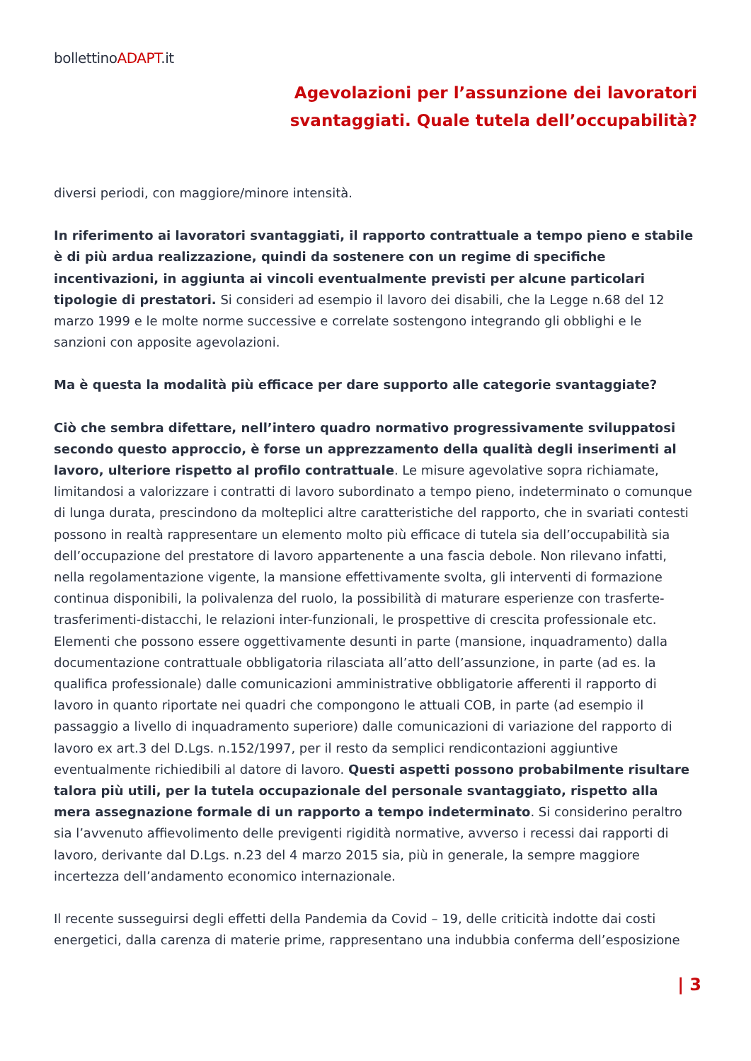bollettinoADAPT.it
Agevolazioni per l’assunzione dei lavoratori
svantaggiati. Quale tutela dell’occupabilità?
diversi periodi, con maggiore/minore intensità.
In riferimento ai lavoratori svantaggiati, il rapporto contrattuale a tempo pieno e stabile è di più ardua realizzazione, quindi da sostenere con un regime di specifiche incentivazioni, in aggiunta ai vincoli eventualmente previsti per alcune particolari tipologie di prestatori. Si consideri ad esempio il lavoro dei disabili, che la Legge n.68 del 12 marzo 1999 e le molte norme successive e correlate sostengono integrando gli obblighi e le sanzioni con apposite agevolazioni.
Ma è questa la modalità più efficace per dare supporto alle categorie svantaggiate?
Ciò che sembra difettare, nell’intero quadro normativo progressivamente sviluppatosi secondo questo approccio, è forse un apprezzamento della qualità degli inserimenti al lavoro, ulteriore rispetto al profilo contrattuale. Le misure agevolative sopra richiamate, limitandosi a valorizzare i contratti di lavoro subordinato a tempo pieno, indeterminato o comunque di lunga durata, prescindono da molteplici altre caratteristiche del rapporto, che in svariati contesti possono in realtà rappresentare un elemento molto più efficace di tutela sia dell’occupabilità sia dell’occupazione del prestatore di lavoro appartenente a una fascia debole. Non rilevano infatti, nella regolamentazione vigente, la mansione effettivamente svolta, gli interventi di formazione continua disponibili, la polivalenza del ruolo, la possibilità di maturare esperienze con trasferte-trasferimenti-distacchi, le relazioni inter-funzionali, le prospettive di crescita professionale etc. Elementi che possono essere oggettivamente desunti in parte (mansione, inquadramento) dalla documentazione contrattuale obbligatoria rilasciata all’atto dell’assunzione, in parte (ad es. la qualifica professionale) dalle comunicazioni amministrative obbligatorie afferenti il rapporto di lavoro in quanto riportate nei quadri che compongono le attuali COB, in parte (ad esempio il passaggio a livello di inquadramento superiore) dalle comunicazioni di variazione del rapporto di lavoro ex art.3 del D.Lgs. n.152/1997, per il resto da semplici rendicontazioni aggiuntive eventualmente richiedibili al datore di lavoro. Questi aspetti possono probabilmente risultare talora più utili, per la tutela occupazionale del personale svantaggiato, rispetto alla mera assegnazione formale di un rapporto a tempo indeterminato. Si considerino peraltro sia l’avvenuto affievolimento delle previgenti rigidità normative, avverso i recessi dai rapporti di lavoro, derivante dal D.Lgs. n.23 del 4 marzo 2015 sia, più in generale, la sempre maggiore incertezza dell’andamento economico internazionale.
Il recente susseguirsi degli effetti della Pandemia da Covid – 19, delle criticità indotte dai costi energetici, dalla carenza di materie prime, rappresentano una indubbia conferma dell’esposizione
| 3